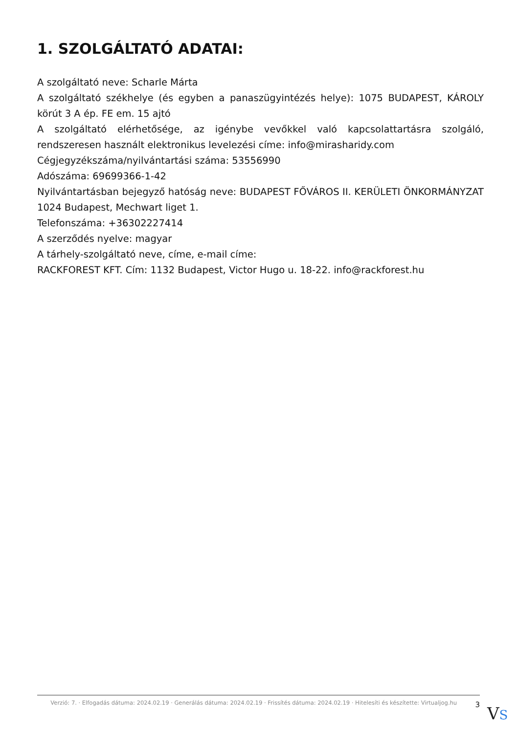1. SZOLGÁLTATÓ ADATAI:
A szolgáltató neve: Scharle Márta
A szolgáltató székhelye (és egyben a panaszügyintézés helye): 1075 BUDAPEST, KÁROLY körút 3 A ép. FE em. 15 ajtó
A szolgáltató elérhetősége, az igénybe vevőkkel való kapcsolattartásra szolgáló, rendszeresen használt elektronikus levelezési címe: info@mirasharidy.com
Cégjegyzékszáma/nyilvántartási száma: 53556990
Adószáma: 69699366-1-42
Nyilvántartásban bejegyző hatóság neve: BUDAPEST FŐVÁROS II. KERÜLETI ÖNKORMÁNYZAT 1024 Budapest, Mechwart liget 1.
Telefonszáma: +36302227414
A szerződés nyelve: magyar
A tárhely-szolgáltató neve, címe, e-mail címe:
RACKFOREST KFT. Cím: 1132 Budapest, Victor Hugo u. 18-22. info@rackforest.hu
Verzió: 7. · Elfogadás dátuma: 2024.02.19 · Generálás dátuma: 2024.02.19 · Frissítés dátuma: 2024.02.19 · Hitelesíti és készítette: Virtualjog.hu
3
VS